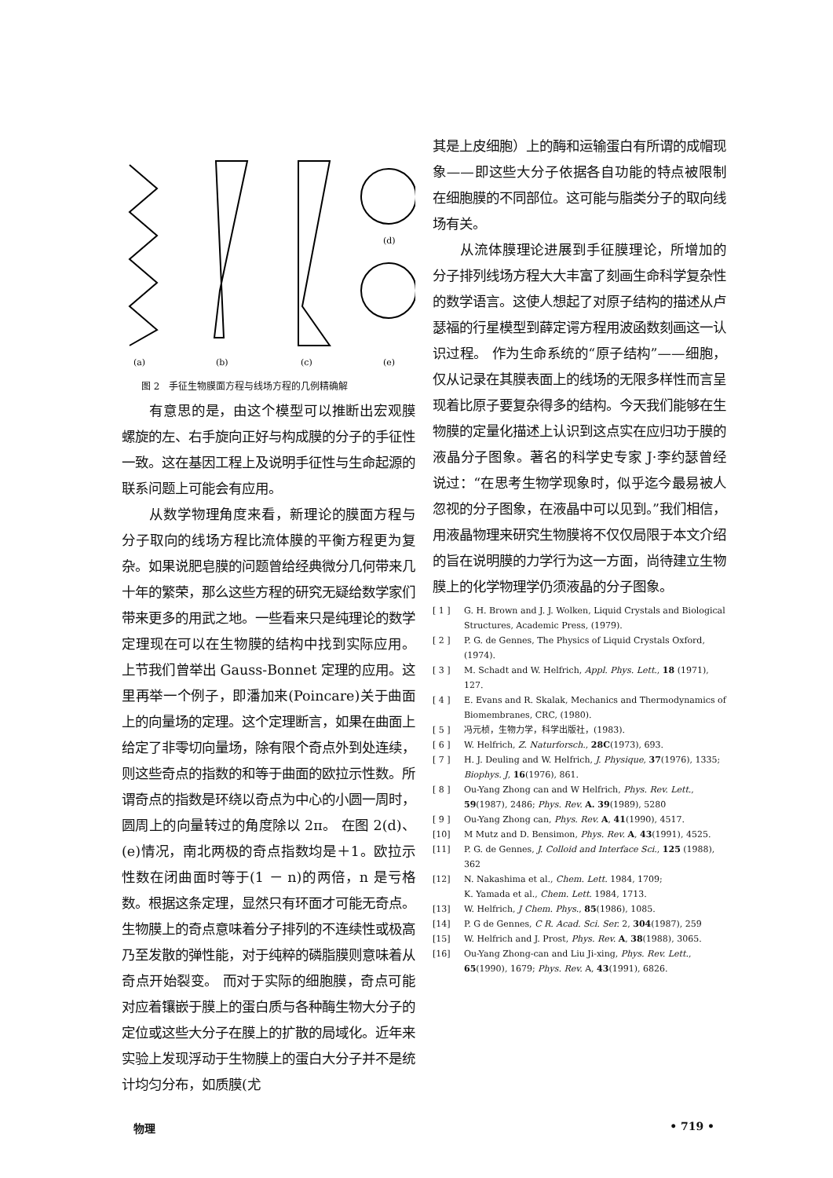(a)
(b)
(c)
(d)
(e)
图 2　手征生物膜面方程与线场方程的几例精确解
有意思的是，由这个模型可以推断出宏观膜螺旋的左、右手旋向正好与构成膜的分子的手征性一致。这在基因工程上及说明手征性与生命起源的联系问题上可能会有应用。
从数学物理角度来看，新理论的膜面方程与分子取向的线场方程比流体膜的平衡方程更为复杂。如果说肥皂膜的问题曾给经典微分几何带来几十年的繁荣，那么这些方程的研究无疑给数学家们带来更多的用武之地。一些看来只是纯理论的数学定理现在可以在生物膜的结构中找到实际应用。 上节我们曾举出 Gauss-Bonnet 定理的应用。这里再举一个例子，即潘加来(Poincare)关于曲面上的向量场的定理。这个定理断言，如果在曲面上给定了非零切向量场，除有限个奇点外到处连续，则这些奇点的指数的和等于曲面的欧拉示性数。所谓奇点的指数是环绕以奇点为中心的小圆一周时，圆周上的向量转过的角度除以 2π。 在图 2(d)、(e)情况，南北两极的奇点指数均是＋1。欧拉示性数在闭曲面时等于(1 － n)的两倍，n 是亏格数。根据这条定理，显然只有环面才可能无奇点。生物膜上的奇点意味着分子排列的不连续性或极高乃至发散的弹性能，对于纯粹的磷脂膜则意味着从奇点开始裂变。 而对于实际的细胞膜，奇点可能对应着镶嵌于膜上的蛋白质与各种酶生物大分子的定位或这些大分子在膜上的扩散的局域化。近年来实验上发现浮动于生物膜上的蛋白大分子并不是统计均匀分布，如质膜(尤
其是上皮细胞）上的酶和运输蛋白有所谓的成帽现象——即这些大分子依据各自功能的特点被限制在细胞膜的不同部位。这可能与脂类分子的取向线场有关。
从流体膜理论进展到手征膜理论，所增加的分子排列线场方程大大丰富了刻画生命科学复杂性的数学语言。这使人想起了对原子结构的描述从卢瑟福的行星模型到薛定谔方程用波函数刻画这一认识过程。 作为生命系统的“原子结构”——细胞，仅从记录在其膜表面上的线场的无限多样性而言呈现着比原子要复杂得多的结构。今天我们能够在生物膜的定量化描述上认识到这点实在应归功于膜的液晶分子图象。著名的科学史专家 J·李约瑟曾经说过：“在思考生物学现象时，似乎迄今最易被人忽视的分子图象，在液晶中可以见到。”我们相信，用液晶物理来研究生物膜将不仅仅局限于本文介绍的旨在说明膜的力学行为这一方面，尚待建立生物膜上的化学物理学仍须液晶的分子图象。
[ 1 ] G. H. Brown and J. J. Wolken, Liquid Crystals and Biological Structures, Academic Press, (1979).
[ 2 ] P. G. de Gennes, The Physics of Liquid Crystals Oxford, (1974).
[ 3 ] M. Schadt and W. Helfrich, Appl. Phys. Lett., 18 (1971), 127.
[ 4 ] E. Evans and R. Skalak, Mechanics and Thermodynamics of Biomembranes, CRC, (1980).
[ 5 ] 冯元桢，生物力学，科学出版社，(1983).
[ 6 ] W. Helfrich, Z. Naturforsch., 28C(1973), 693.
[ 7 ] H. J. Deuling and W. Helfrich, J. Physique, 37(1976), 1335; Biophys. J, 16(1976), 861.
[ 8 ] Ou-Yang Zhong can and W Helfrich, Phys. Rev. Lett., 59(1987), 2486; Phys. Rev. A. 39(1989), 5280
[ 9 ] Ou-Yang Zhong can, Phys. Rev. A, 41(1990), 4517.
[10] M Mutz and D. Bensimon, Phys. Rev. A, 43(1991), 4525.
[11] P. G. de Gennes, J. Colloid and Interface Sci., 125 (1988), 362
[12] N. Nakashima et al., Chem. Lett. 1984, 1709;
K. Yamada et al., Chem. Lett. 1984, 1713.
[13] W. Helfrich, J Chem. Phys., 85(1986), 1085.
[14] P. G de Gennes, C R. Acad. Sci. Ser. 2, 304(1987), 259
[15] W. Helfrich and J. Prost, Phys. Rev. A, 38(1988), 3065.
[16] Ou-Yang Zhong-can and Liu Ji-xing, Phys. Rev. Lett., 65(1990), 1679; Phys. Rev. A, 43(1991), 6826.
物理 • 719 •